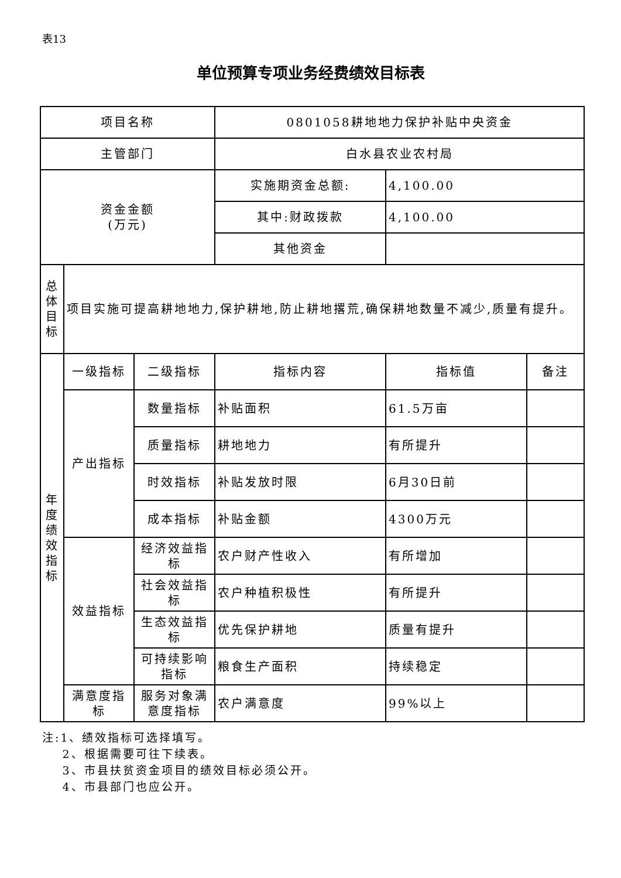表13
单位预算专项业务经费绩效目标表
| 项目名称 | | | 0801058耕地地力保护补贴中央资金 | | |
| 主管部门 | | | 白水县农业农村局 | | |
| 资金金额 (万元) | | | 实施期资金总额: | 4,100.00 | |
| | | | 其中:财政拨款 | 4,100.00 | |
| | | | 其他资金 | | |
| 总 体 目 标 | 项目实施可提高耕地地力,保护耕地,防止耕地撂荒,确保耕地数量不减少,质量有提升。 | | | | |
| 年 度 绩 效 指 标 | 一级指标 | 二级指标 | 指标内容 | 指标值 | 备注 |
| | 产出指标 | 数量指标 | 补贴面积 | 61.5万亩 | |
| | | 质量指标 | 耕地地力 | 有所提升 | |
| | | 时效指标 | 补贴发放时限 | 6月30日前 | |
| | | 成本指标 | 补贴金额 | 4300万元 | |
| | 效益指标 | 经济效益指标 | 农户财产性收入 | 有所增加 | |
| | | 社会效益指标 | 农户种植积极性 | 有所提升 | |
| | | 生态效益指标 | 优先保护耕地 | 质量有提升 | |
| | | 可持续影响指标 | 粮食生产面积 | 持续稳定 | |
| | 满意度指标 | 服务对象满意度指标 | 农户满意度 | 99%以上 | |
注:1、绩效指标可选择填写。
  2、根据需要可往下续表。
  3、市县扶贫资金项目的绩效目标必须公开。
  4、市县部门也应公开。